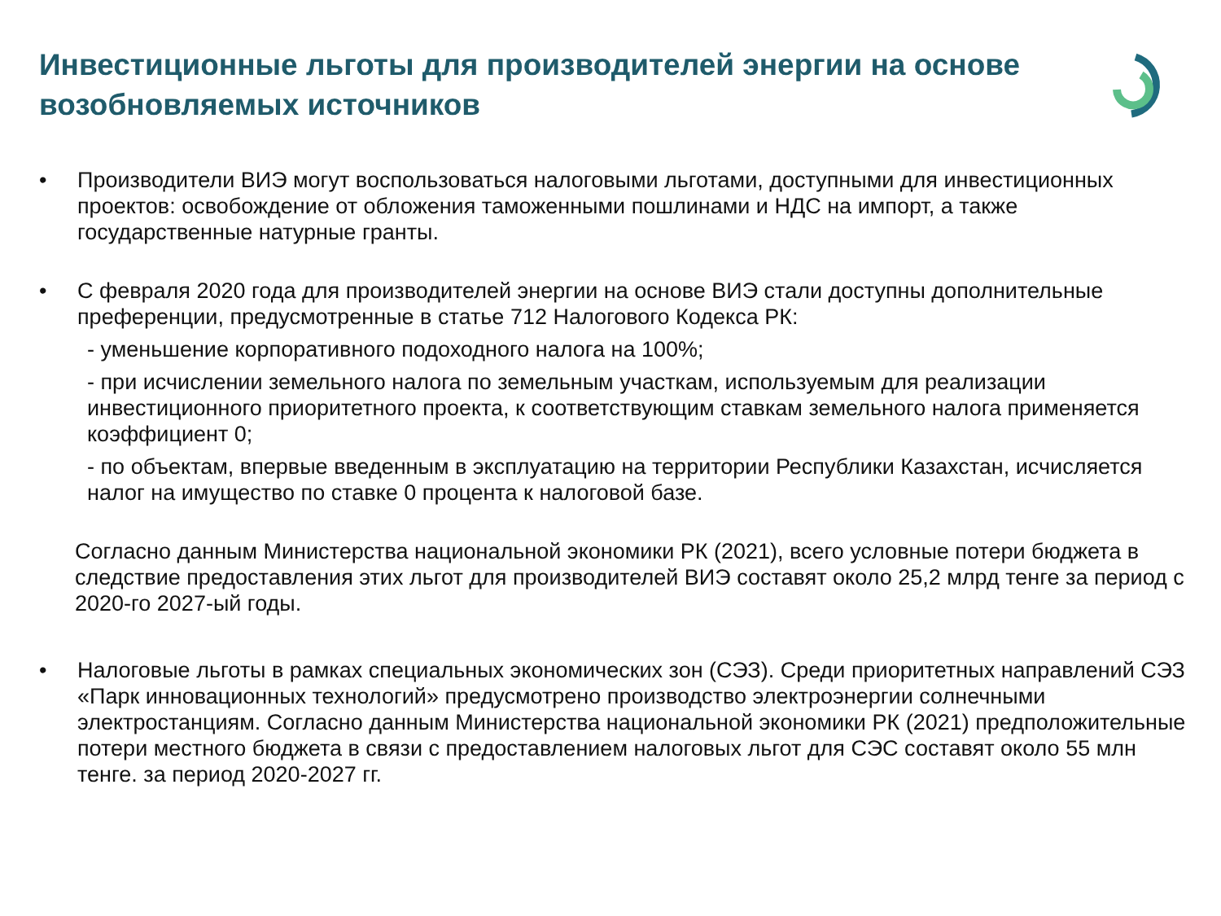Инвестиционные льготы для производителей энергии на основе возобновляемых источников
• Производители ВИЭ могут воспользоваться налоговыми льготами, доступными для инвестиционных проектов: освобождение от обложения таможенными пошлинами и НДС на импорт, а также государственные натурные гранты.
• С февраля 2020 года для производителей энергии на основе ВИЭ стали доступны дополнительные преференции, предусмотренные в статье 712 Налогового Кодекса РК:
- уменьшение корпоративного подоходного налога на 100%;
- при исчислении земельного налога по земельным участкам, используемым для реализации инвестиционного приоритетного проекта, к соответствующим ставкам земельного налога применяется коэффициент 0;
- по объектам, впервые введенным в эксплуатацию на территории Республики Казахстан, исчисляется налог на имущество по ставке 0 процента к налоговой базе.
Согласно данным Министерства национальной экономики РК (2021), всего условные потери бюджета в следствие предоставления этих льгот для производителей ВИЭ составят около 25,2 млрд тенге за период с 2020-го 2027-ый годы.
• Налоговые льготы в рамках специальных экономических зон (СЭЗ). Среди приоритетных направлений СЭЗ «Парк инновационных технологий» предусмотрено производство электроэнергии солнечными электростанциям. Согласно данным Министерства национальной экономики РК (2021) предположительные потери местного бюджета в связи с предоставлением налоговых льгот для СЭС составят около 55 млн тенге. за период 2020-2027 гг.